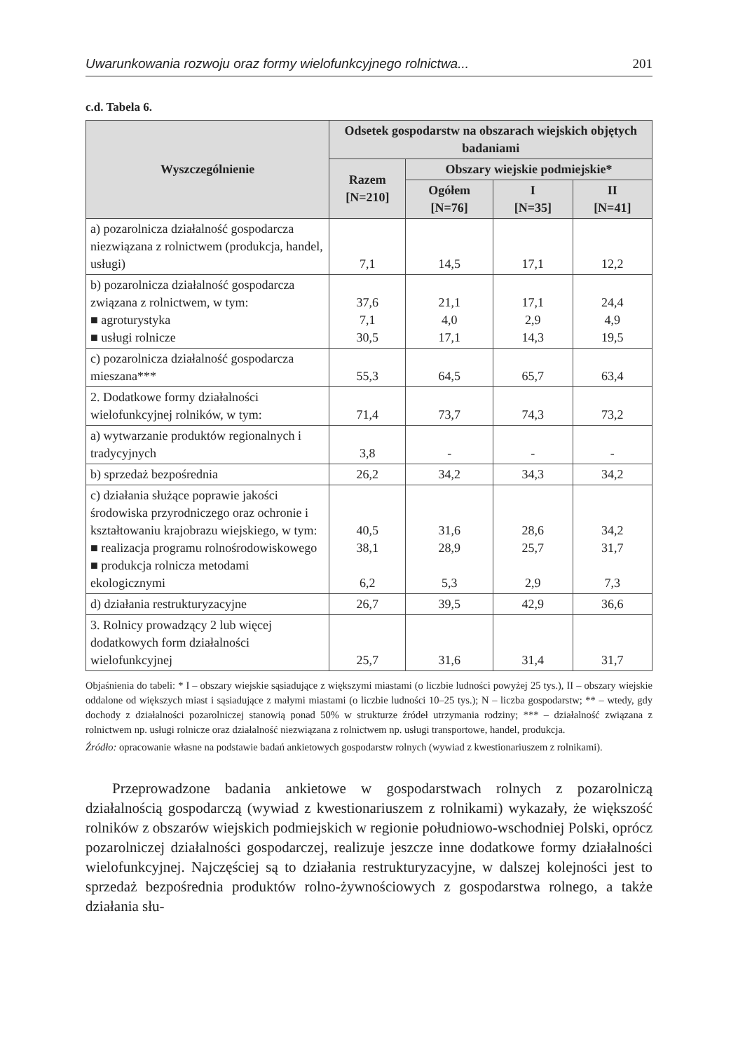Uwarunkowania rozwoju oraz formy wielofunkcyjnego rolnictwa... 201
c.d. Tabela 6.
| Wyszczególnienie | Odsetek gospodarstw na obszarach wiejskich objętych badaniami | | | |
| --- | --- | --- | --- | --- |
| | Razem [N=210] | Obszary wiejskie podmiejskie* | | |
| | | Ogółem [N=76] | I [N=35] | II [N=41] |
| a) pozarolnicza działalność gospodarcza niezwiązana z rolnictwem (produkcja, handel, usługi) | 7,1 | 14,5 | 17,1 | 12,2 |
| b) pozarolnicza działalność gospodarcza związana z rolnictwem, w tym: ■ agroturystyka ■ usługi rolnicze | 37,6 7,1 30,5 | 21,1 4,0 17,1 | 17,1 2,9 14,3 | 24,4 4,9 19,5 |
| c) pozarolnicza działalność gospodarcza mieszana*** | 55,3 | 64,5 | 65,7 | 63,4 |
| 2. Dodatkowe formy działalności wielofunkcyjnej rolników, w tym: | 71,4 | 73,7 | 74,3 | 73,2 |
| a) wytwarzanie produktów regionalnych i tradycyjnych | 3,8 | - | - | - |
| b) sprzedaż bezpośrednia | 26,2 | 34,2 | 34,3 | 34,2 |
| c) działania służące poprawie jakości środowiska przyrodniczego oraz ochronie i kształtowaniu krajobrazu wiejskiego, w tym: ■ realizacja programu rolnośrodowiskowego ■ produkcja rolnicza metodami ekologicznymi | 40,5 38,1 6,2 | 31,6 28,9 5,3 | 28,6 25,7 2,9 | 34,2 31,7 7,3 |
| d) działania restrukturyzacyjne | 26,7 | 39,5 | 42,9 | 36,6 |
| 3. Rolnicy prowadzący 2 lub więcej dodatkowych form działalności wielofunkcyjnej | 25,7 | 31,6 | 31,4 | 31,7 |
Objaśnienia do tabeli: * I – obszary wiejskie sąsiadujące z większymi miastami (o liczbie ludności powyżej 25 tys.), II – obszary wiejskie oddalone od większych miast i sąsiadujące z małymi miastami (o liczbie ludności 10–25 tys.); N – liczba gospodarstw; ** – wtedy, gdy dochody z działalności pozarolniczej stanowią ponad 50% w strukturze źródeł utrzymania rodziny; *** – działalność związana z rolnictwem np. usługi rolnicze oraz działalność niezwiązana z rolnictwem np. usługi transportowe, handel, produkcja.
Źródło: opracowanie własne na podstawie badań ankietowych gospodarstw rolnych (wywiad z kwestionariuszem z rolnikami).
Przeprowadzone badania ankietowe w gospodarstwach rolnych z pozarolniczą działalnością gospodarczą (wywiad z kwestionariuszem z rolnikami) wykazały, że większość rolników z obszarów wiejskich podmiejskich w regionie południowo-wschodniej Polski, oprócz pozarolniczej działalności gospodarczej, realizuje jeszcze inne dodatkowe formy działalności wielofunkcyjnej. Najczęściej są to działania restrukturyzacyjne, w dalszej kolejności jest to sprzedaż bezpośrednia produktów rolno-żywnościowych z gospodarstwa rolnego, a także działania słu-